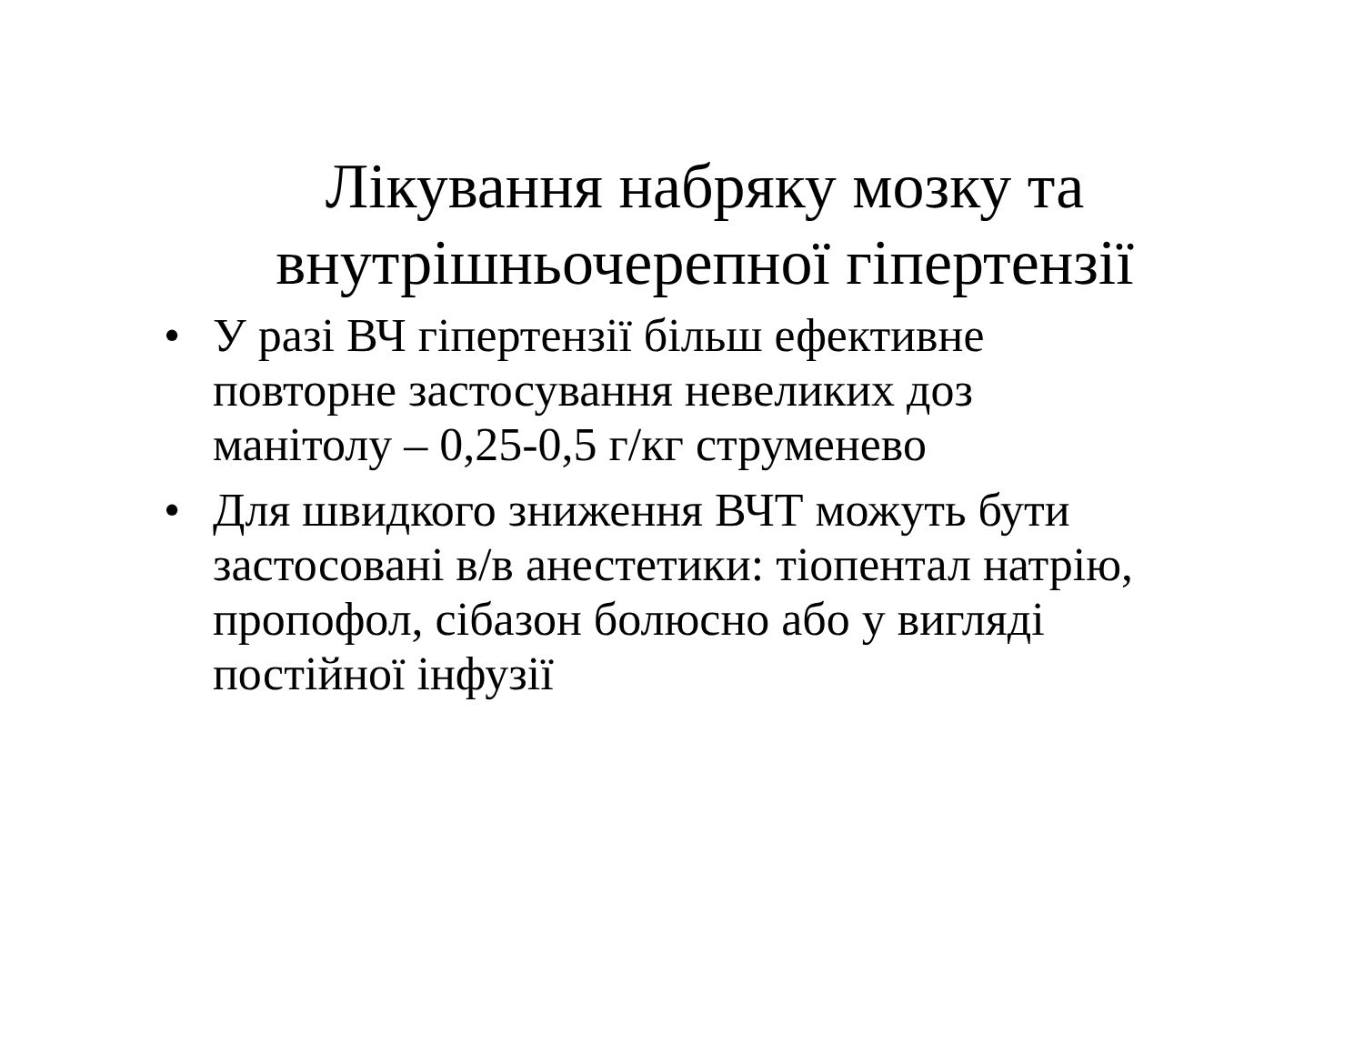Лікування набряку мозку та
внутрішньочерепної гіпертензії
• У разі ВЧ гіпертензії більш ефективне повторне застосування невеликих доз манітолу – 0,25-0,5 г/кг струменево
• Для швидкого зниження ВЧТ можуть бути застосовані в/в анестетики: тіопентал натрію, пропофол, сібазон болюсно або у вигляді постійної інфузії